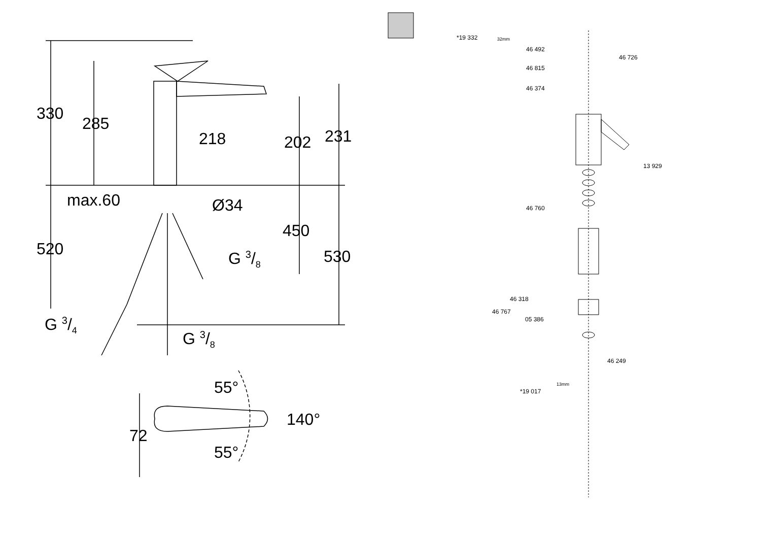330
285
218 202 231
max.60 Ø34
450
520 530
G 3/8
G 3/4
G 3/8
55°
140°
72
55°
*19 332 32mm
46 492
46 726
46 815
46 374
13 929
46 760
46 318
46 767
05 386
46 249
*19 017
13mm